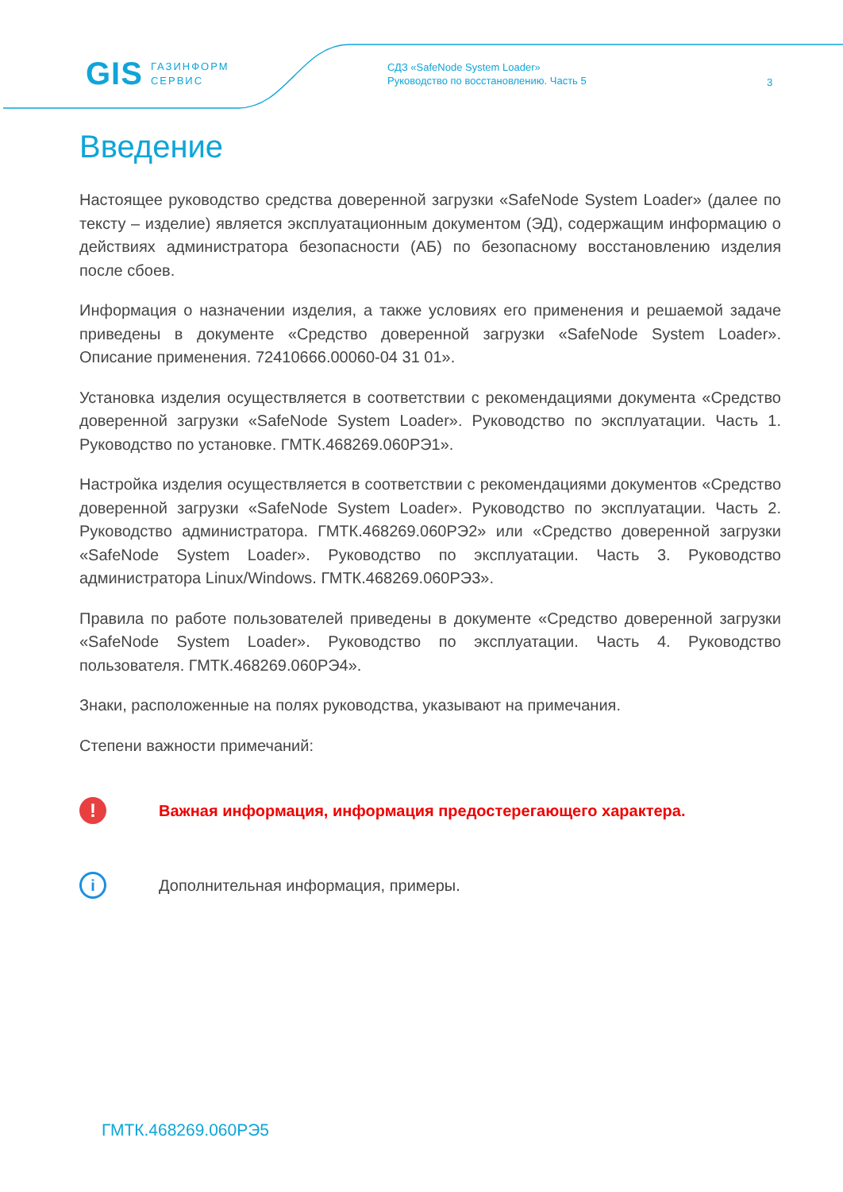GIS ГАЗИНФОРМ
СЕРВИС
СДЗ «SafeNode System Loader»
Руководство по восстановлению. Часть 5
3
Введение
Настоящее руководство средства доверенной загрузки «SafeNode System Loader» (далее по тексту – изделие) является эксплуатационным документом (ЭД), содержащим информацию о действиях администратора безопасности (АБ) по безопасному восстановлению изделия после сбоев.
Информация о назначении изделия, а также условиях его применения и решаемой задаче приведены в документе «Средство доверенной загрузки «SafeNode System Loader». Описание применения. 72410666.00060-04 31 01».
Установка изделия осуществляется в соответствии с рекомендациями документа «Средство доверенной загрузки «SafeNode System Loader». Руководство по эксплуатации. Часть 1. Руководство по установке. ГМТК.468269.060РЭ1».
Настройка изделия осуществляется в соответствии с рекомендациями документов «Средство доверенной загрузки «SafeNode System Loader». Руководство по эксплуатации. Часть 2. Руководство администратора. ГМТК.468269.060РЭ2» или «Средство доверенной загрузки «SafeNode System Loader». Руководство по эксплуатации. Часть 3. Руководство администратора Linux/Windows. ГМТК.468269.060РЭ3».
Правила по работе пользователей приведены в документе «Средство доверенной загрузки «SafeNode System Loader». Руководство по эксплуатации. Часть 4. Руководство пользователя. ГМТК.468269.060РЭ4».
Знаки, расположенные на полях руководства, указывают на примечания.
Степени важности примечаний:
!
Важная информация, информация предостерегающего характера.
i
Дополнительная информация, примеры.
ГМТК.468269.060РЭ5